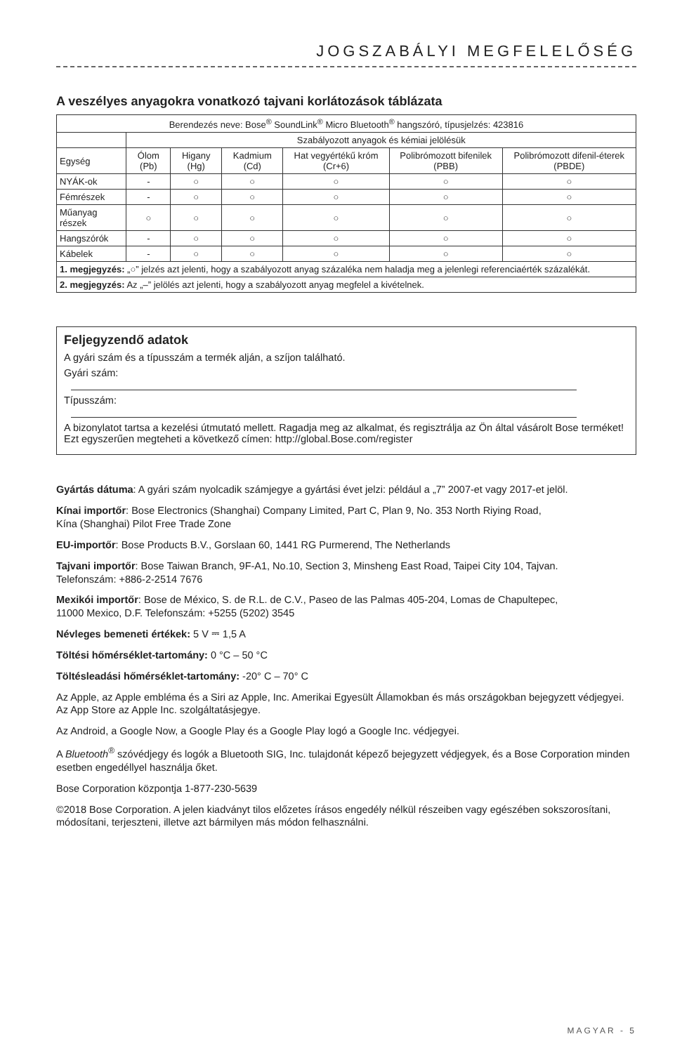JOGSZABÁLYI MEGFELELŐSÉG
A veszélyes anyagokra vonatkozó tajvani korlátozások táblázata
| Berendezés neve: Bose<sup>®</sup> SoundLink<sup>®</sup> Micro Bluetooth<sup>®</sup> hangszóró, típusjelzés: 423816 | | | | | | |
| | Szabályozott anyagok és kémiai jelölésük | | | | | |
| Egység | Ólom (Pb) | Higany (Hg) | Kadmium (Cd) | Hat vegyértékű króm (Cr+6) | Polibrómozott bifenilek (PBB) | Polibrómozott difenil-éterek (PBDE) |
| NYÁK-ok | - | ○ | ○ | ○ | ○ | ○ |
| Fémrészek | - | ○ | ○ | ○ | ○ | ○ |
| Műanyag részek | ○ | ○ | ○ | ○ | ○ | ○ |
| Hangszórók | - | ○ | ○ | ○ | ○ | ○ |
| Kábelek | - | ○ | ○ | ○ | ○ | ○ |
| 1. megjegyzés: „○” jelzés azt jelenti, hogy a szabályozott anyag százaléka nem haladja meg a jelenlegi referenciaérték százalékát. | | | | | | |
| 2. megjegyzés: Az „–” jelölés azt jelenti, hogy a szabályozott anyag megfelel a kivételnek. | | | | | | |
Feljegyzendő adatok
A gyári szám és a típusszám a termék alján, a szíjon található.
Gyári szám:
Típusszám:
A bizonylatot tartsa a kezelési útmutató mellett. Ragadja meg az alkalmat, és regisztrálja az Ön által vásárolt Bose terméket!
Ezt egyszerűen megteheti a következő címen: http://global.Bose.com/register
Gyártás dátuma: A gyári szám nyolcadik számjegye a gyártási évet jelzi: például a „7” 2007-et vagy 2017-et jelöl.
Kínai importőr: Bose Electronics (Shanghai) Company Limited, Part C, Plan 9, No. 353 North Riying Road,
Kína (Shanghai) Pilot Free Trade Zone
EU-importőr: Bose Products B.V., Gorslaan 60, 1441 RG Purmerend, The Netherlands
Tajvani importőr: Bose Taiwan Branch, 9F-A1, No.10, Section 3, Minsheng East Road, Taipei City 104, Tajvan.
Telefonszám: +886-2-2514 7676
Mexikói importőr: Bose de México, S. de R.L. de C.V., Paseo de las Palmas 405-204, Lomas de Chapultepec,
11000 Mexico, D.F. Telefonszám: +5255 (5202) 3545
Névleges bemeneti értékek: 5 V ⎓ 1,5 A
Töltési hőmérséklet-tartomány: 0 °C – 50 °C
Töltésleadási hőmérséklet-tartomány: -20° C – 70° C
Az Apple, az Apple embléma és a Siri az Apple, Inc. Amerikai Egyesült Államokban és más országokban bejegyzett védjegyei. Az App Store az Apple Inc. szolgáltatásjegye.
Az Android, a Google Now, a Google Play és a Google Play logó a Google Inc. védjegyei.
A Bluetooth<sup>®</sup> szóvédjegy és logók a Bluetooth SIG, Inc. tulajdonát képező bejegyzett védjegyek, és a Bose Corporation minden esetben engedéllyel használja őket.
Bose Corporation központja 1-877-230-5639
©2018 Bose Corporation. A jelen kiadványt tilos előzetes írásos engedély nélkül részeiben vagy egészében sokszorosítani, módosítani, terjeszteni, illetve azt bármilyen más módon felhasználni.
MAGYAR - 5